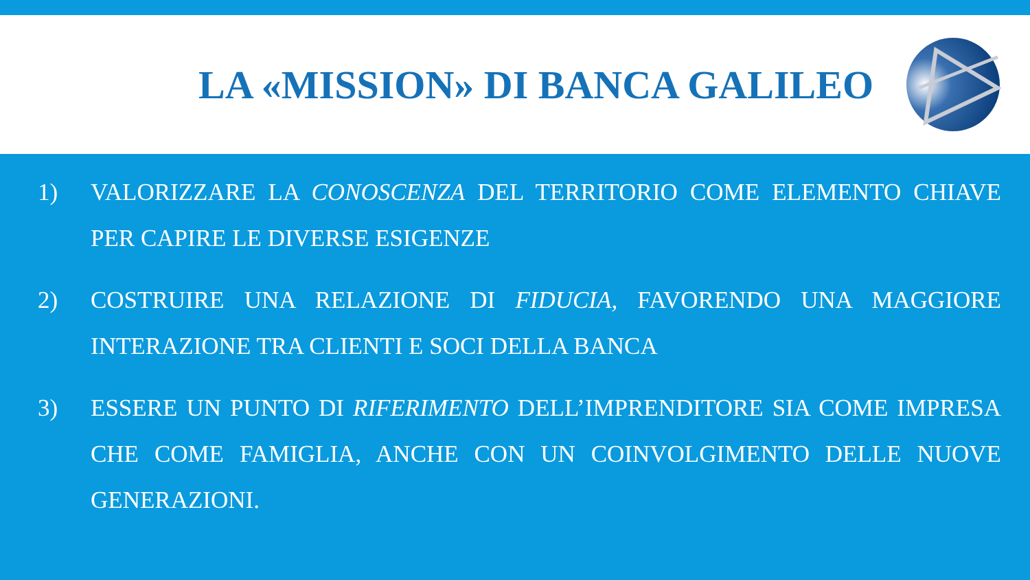LA «MISSION» DI BANCA GALILEO
1) VALORIZZARE LA CONOSCENZA DEL TERRITORIO COME ELEMENTO CHIAVE PER CAPIRE LE DIVERSE ESIGENZE
2) COSTRUIRE UNA RELAZIONE DI FIDUCIA, FAVORENDO UNA MAGGIORE INTERAZIONE TRA CLIENTI E SOCI DELLA BANCA
3) ESSERE UN PUNTO DI RIFERIMENTO DELL’IMPRENDITORE SIA COME IMPRESA CHE COME FAMIGLIA, ANCHE CON UN COINVOLGIMENTO DELLE NUOVE GENERAZIONI.